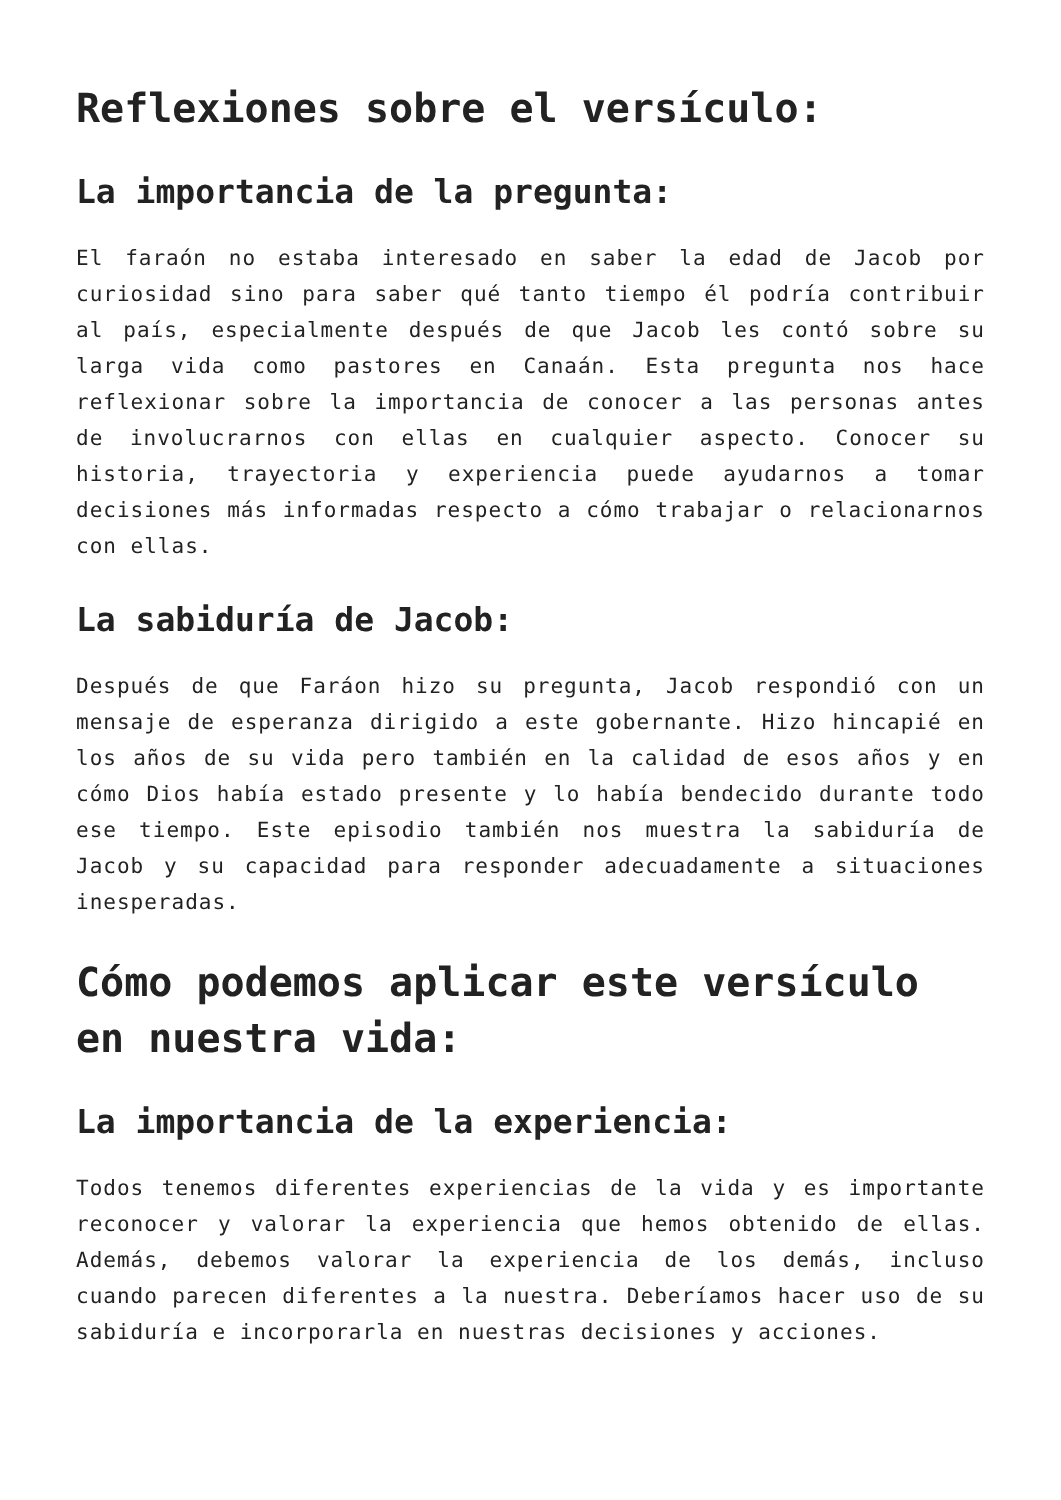Reflexiones sobre el versículo:
La importancia de la pregunta:
El faraón no estaba interesado en saber la edad de Jacob por curiosidad sino para saber qué tanto tiempo él podría contribuir al país, especialmente después de que Jacob les contó sobre su larga vida como pastores en Canaán. Esta pregunta nos hace reflexionar sobre la importancia de conocer a las personas antes de involucrarnos con ellas en cualquier aspecto. Conocer su historia, trayectoria y experiencia puede ayudarnos a tomar decisiones más informadas respecto a cómo trabajar o relacionarnos con ellas.
La sabiduría de Jacob:
Después de que Faráon hizo su pregunta, Jacob respondió con un mensaje de esperanza dirigido a este gobernante. Hizo hincapié en los años de su vida pero también en la calidad de esos años y en cómo Dios había estado presente y lo había bendecido durante todo ese tiempo. Este episodio también nos muestra la sabiduría de Jacob y su capacidad para responder adecuadamente a situaciones inesperadas.
Cómo podemos aplicar este versículo en nuestra vida:
La importancia de la experiencia:
Todos tenemos diferentes experiencias de la vida y es importante reconocer y valorar la experiencia que hemos obtenido de ellas. Además, debemos valorar la experiencia de los demás, incluso cuando parecen diferentes a la nuestra. Deberíamos hacer uso de su sabiduría e incorporarla en nuestras decisiones y acciones.